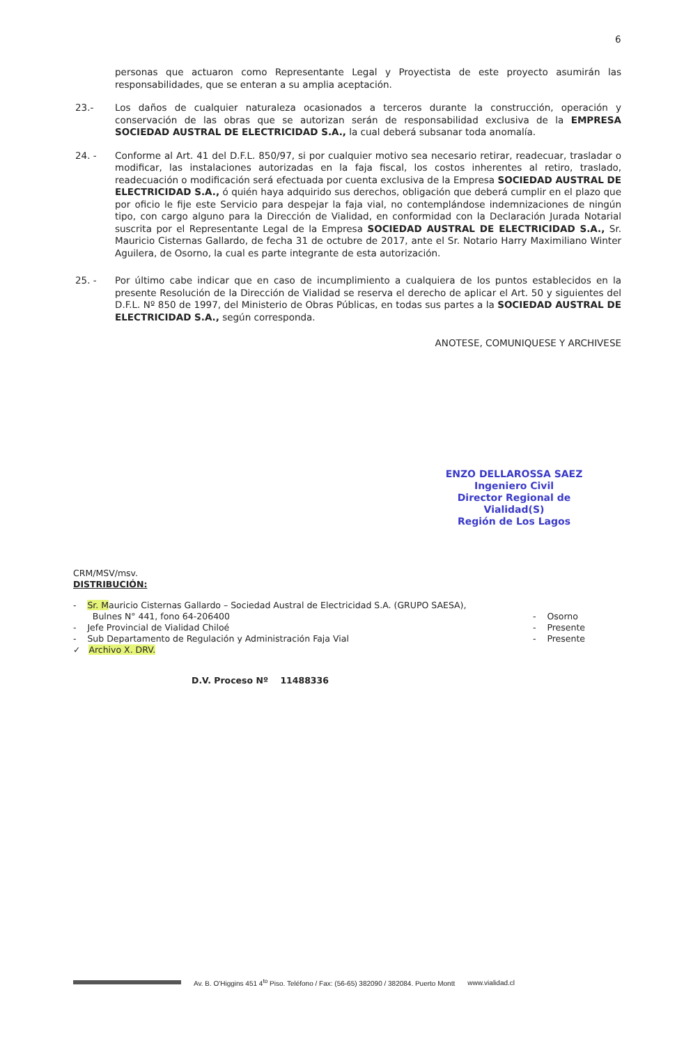6
personas que actuaron como Representante Legal y Proyectista de este proyecto asumirán las responsabilidades, que se enteran a su amplia aceptación.
23.- Los daños de cualquier naturaleza ocasionados a terceros durante la construcción, operación y conservación de las obras que se autorizan serán de responsabilidad exclusiva de la EMPRESA SOCIEDAD AUSTRAL DE ELECTRICIDAD S.A., la cual deberá subsanar toda anomalía.
24. - Conforme al Art. 41 del D.F.L. 850/97, si por cualquier motivo sea necesario retirar, readecuar, trasladar o modificar, las instalaciones autorizadas en la faja fiscal, los costos inherentes al retiro, traslado, readecuación o modificación será efectuada por cuenta exclusiva de la Empresa SOCIEDAD AUSTRAL DE ELECTRICIDAD S.A., ó quién haya adquirido sus derechos, obligación que deberá cumplir en el plazo que por oficio le fije este Servicio para despejar la faja vial, no contemplándose indemnizaciones de ningún tipo, con cargo alguno para la Dirección de Vialidad, en conformidad con la Declaración Jurada Notarial suscrita por el Representante Legal de la Empresa SOCIEDAD AUSTRAL DE ELECTRICIDAD S.A., Sr. Mauricio Cisternas Gallardo, de fecha 31 de octubre de 2017, ante el Sr. Notario Harry Maximiliano Winter Aguilera, de Osorno, la cual es parte integrante de esta autorización.
25. - Por último cabe indicar que en caso de incumplimiento a cualquiera de los puntos establecidos en la presente Resolución de la Dirección de Vialidad se reserva el derecho de aplicar el Art. 50 y siguientes del D.F.L. Nº 850 de 1997, del Ministerio de Obras Públicas, en todas sus partes a la SOCIEDAD AUSTRAL DE ELECTRICIDAD S.A., según corresponda.
ANOTESE, COMUNIQUESE Y ARCHIVESE
ENZO DELLAROSSA SAEZ
Ingeniero Civil
Director Regional de Vialidad(S)
Región de Los Lagos
CRM/MSV/msv.
DISTRIBUCIÓN:
- Sr. Mauricio Cisternas Gallardo – Sociedad Austral de Electricidad S.A. (GRUPO SAESA),
Bulnes N° 441, fono 64-206400
- Osorno
- Jefe Provincial de Vialidad Chiloé
- Presente
- Sub Departamento de Regulación y Administración Faja Vial
- Presente
✓ Archivo X. DRV.
D.V. Proceso Nº 11488336
Av. B. O'Higgins 451 4<sup>to</sup> Piso. Teléfono / Fax: (56-65) 382090 / 382084. Puerto Montt www.vialidad.cl